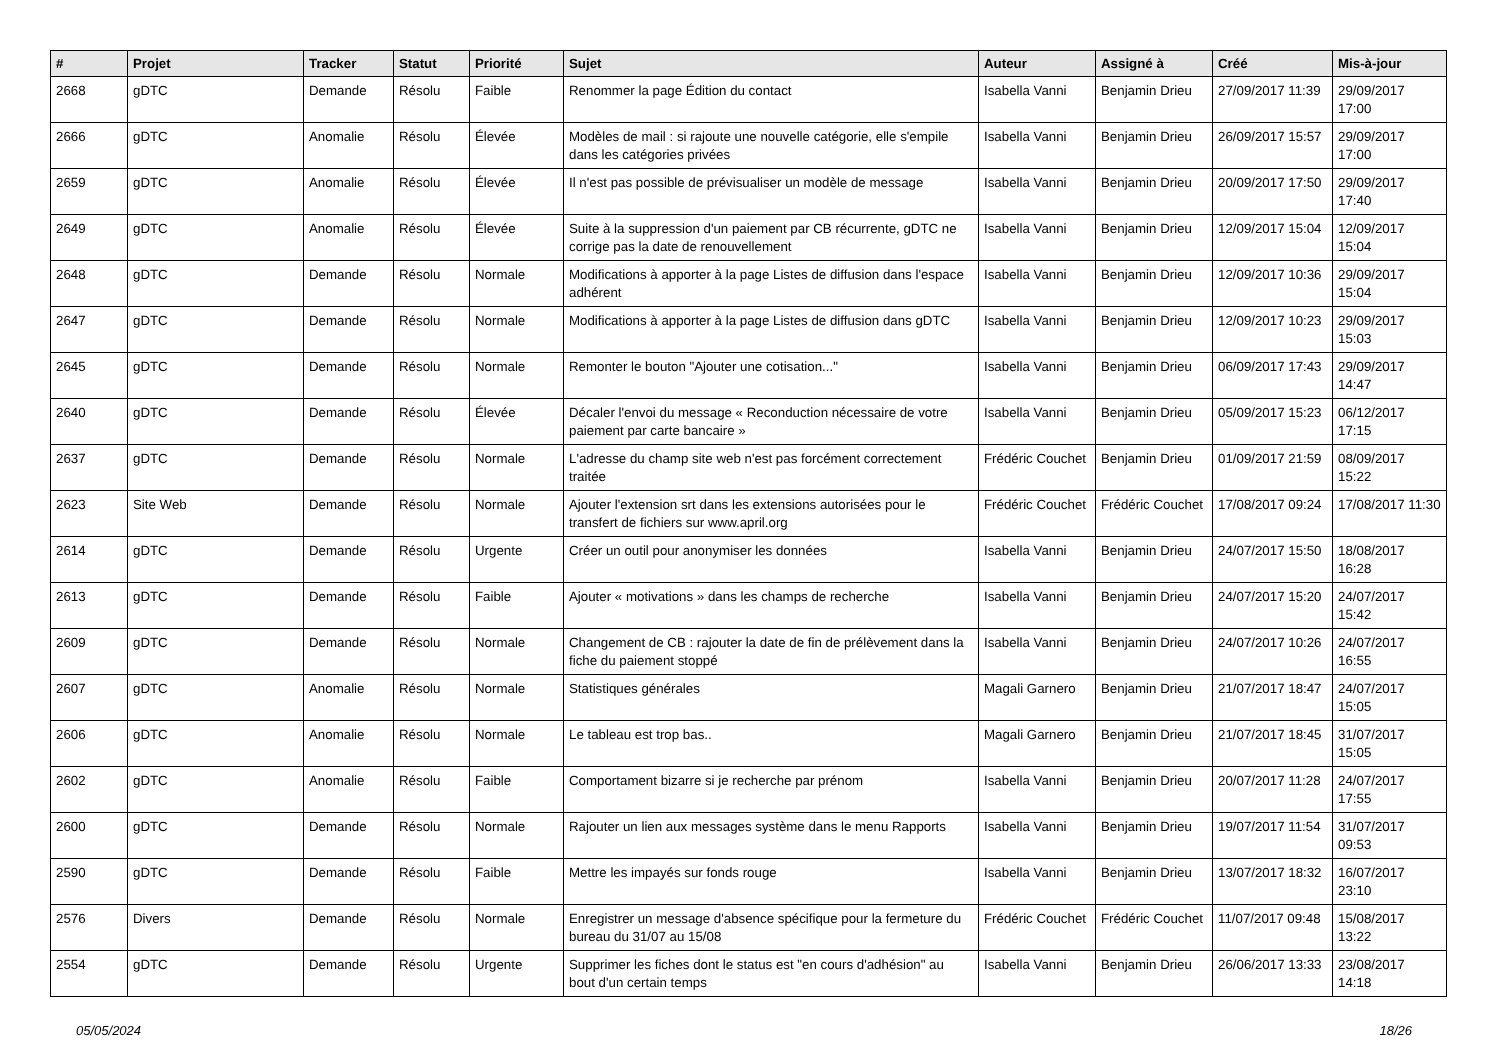| # | Projet | Tracker | Statut | Priorité | Sujet | Auteur | Assigné à | Créé | Mis-à-jour |
| --- | --- | --- | --- | --- | --- | --- | --- | --- | --- |
| 2668 | gDTC | Demande | Résolu | Faible | Renommer la page Édition du contact | Isabella Vanni | Benjamin Drieu | 27/09/2017 11:39 | 29/09/2017 17:00 |
| 2666 | gDTC | Anomalie | Résolu | Élevée | Modèles de mail : si rajoute une nouvelle catégorie, elle s'empile dans les catégories privées | Isabella Vanni | Benjamin Drieu | 26/09/2017 15:57 | 29/09/2017 17:00 |
| 2659 | gDTC | Anomalie | Résolu | Élevée | Il n'est pas possible de prévisualiser un modèle de message | Isabella Vanni | Benjamin Drieu | 20/09/2017 17:50 | 29/09/2017 17:40 |
| 2649 | gDTC | Anomalie | Résolu | Élevée | Suite à la suppression d'un paiement par CB récurrente, gDTC ne corrige pas la date de renouvellement | Isabella Vanni | Benjamin Drieu | 12/09/2017 15:04 | 12/09/2017 15:04 |
| 2648 | gDTC | Demande | Résolu | Normale | Modifications à apporter à la page Listes de diffusion dans l'espace adhérent | Isabella Vanni | Benjamin Drieu | 12/09/2017 10:36 | 29/09/2017 15:04 |
| 2647 | gDTC | Demande | Résolu | Normale | Modifications à apporter à la page Listes de diffusion dans gDTC | Isabella Vanni | Benjamin Drieu | 12/09/2017 10:23 | 29/09/2017 15:03 |
| 2645 | gDTC | Demande | Résolu | Normale | Remonter le bouton "Ajouter une cotisation..." | Isabella Vanni | Benjamin Drieu | 06/09/2017 17:43 | 29/09/2017 14:47 |
| 2640 | gDTC | Demande | Résolu | Élevée | Décaler l'envoi du message « Reconduction nécessaire de votre paiement par carte bancaire » | Isabella Vanni | Benjamin Drieu | 05/09/2017 15:23 | 06/12/2017 17:15 |
| 2637 | gDTC | Demande | Résolu | Normale | L'adresse du champ site web n'est pas forcément correctement traitée | Frédéric Couchet | Benjamin Drieu | 01/09/2017 21:59 | 08/09/2017 15:22 |
| 2623 | Site Web | Demande | Résolu | Normale | Ajouter l'extension srt dans les extensions autorisées pour le transfert de fichiers sur www.april.org | Frédéric Couchet | Frédéric Couchet | 17/08/2017 09:24 | 17/08/2017 11:30 |
| 2614 | gDTC | Demande | Résolu | Urgente | Créer un outil pour anonymiser les données | Isabella Vanni | Benjamin Drieu | 24/07/2017 15:50 | 18/08/2017 16:28 |
| 2613 | gDTC | Demande | Résolu | Faible | Ajouter « motivations » dans les champs de recherche | Isabella Vanni | Benjamin Drieu | 24/07/2017 15:20 | 24/07/2017 15:42 |
| 2609 | gDTC | Demande | Résolu | Normale | Changement de CB : rajouter la date de fin de prélèvement dans la fiche du paiement stoppé | Isabella Vanni | Benjamin Drieu | 24/07/2017 10:26 | 24/07/2017 16:55 |
| 2607 | gDTC | Anomalie | Résolu | Normale | Statistiques générales | Magali Garnero | Benjamin Drieu | 21/07/2017 18:47 | 24/07/2017 15:05 |
| 2606 | gDTC | Anomalie | Résolu | Normale | Le tableau est trop bas.. | Magali Garnero | Benjamin Drieu | 21/07/2017 18:45 | 31/07/2017 15:05 |
| 2602 | gDTC | Anomalie | Résolu | Faible | Comportament bizarre si je recherche par prénom | Isabella Vanni | Benjamin Drieu | 20/07/2017 11:28 | 24/07/2017 17:55 |
| 2600 | gDTC | Demande | Résolu | Normale | Rajouter un lien aux messages système dans le menu Rapports | Isabella Vanni | Benjamin Drieu | 19/07/2017 11:54 | 31/07/2017 09:53 |
| 2590 | gDTC | Demande | Résolu | Faible | Mettre les impayés sur fonds rouge | Isabella Vanni | Benjamin Drieu | 13/07/2017 18:32 | 16/07/2017 23:10 |
| 2576 | Divers | Demande | Résolu | Normale | Enregistrer un message d'absence spécifique pour la fermeture du bureau du 31/07 au 15/08 | Frédéric Couchet | Frédéric Couchet | 11/07/2017 09:48 | 15/08/2017 13:22 |
| 2554 | gDTC | Demande | Résolu | Urgente | Supprimer les fiches dont le status est "en cours d'adhésion" au bout d'un certain temps | Isabella Vanni | Benjamin Drieu | 26/06/2017 13:33 | 23/08/2017 14:18 |
05/05/2024 18/26